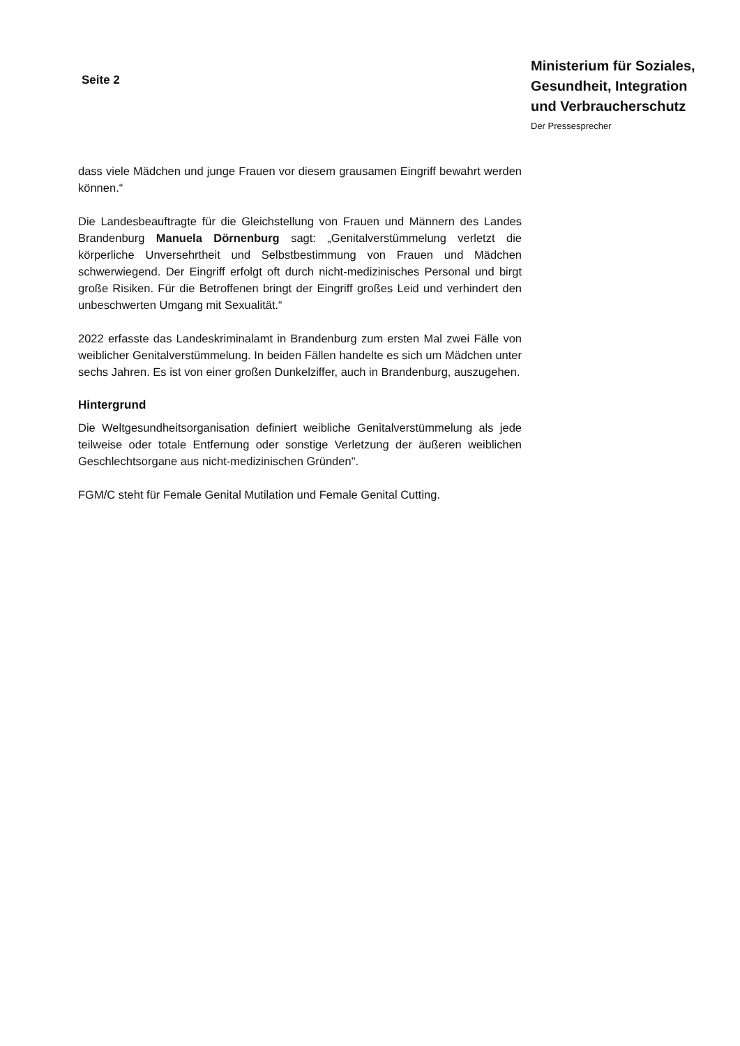Seite 2
Ministerium für Soziales,
Gesundheit, Integration
und Verbraucherschutz
Der Pressesprecher
dass viele Mädchen und junge Frauen vor diesem grausamen Eingriff bewahrt werden können.“
Die Landesbeauftragte für die Gleichstellung von Frauen und Männern des Landes Brandenburg Manuela Dörnenburg sagt: „Genitalverstümmelung verletzt die körperliche Unversehrtheit und Selbstbestimmung von Frauen und Mädchen schwerwiegend. Der Eingriff erfolgt oft durch nicht-medizinisches Personal und birgt große Risiken. Für die Betroffenen bringt der Eingriff großes Leid und verhindert den unbeschwerten Umgang mit Sexualität.“
2022 erfasste das Landeskriminalamt in Brandenburg zum ersten Mal zwei Fälle von weiblicher Genitalverstümmelung. In beiden Fällen handelte es sich um Mädchen unter sechs Jahren. Es ist von einer großen Dunkelziffer, auch in Brandenburg, auszugehen.
Hintergrund
Die Weltgesundheitsorganisation definiert weibliche Genitalverstümmelung als jede teilweise oder totale Entfernung oder sonstige Verletzung der äußeren weiblichen Geschlechtsorgane aus nicht-medizinischen Gründen".
FGM/C steht für Female Genital Mutilation und Female Genital Cutting.